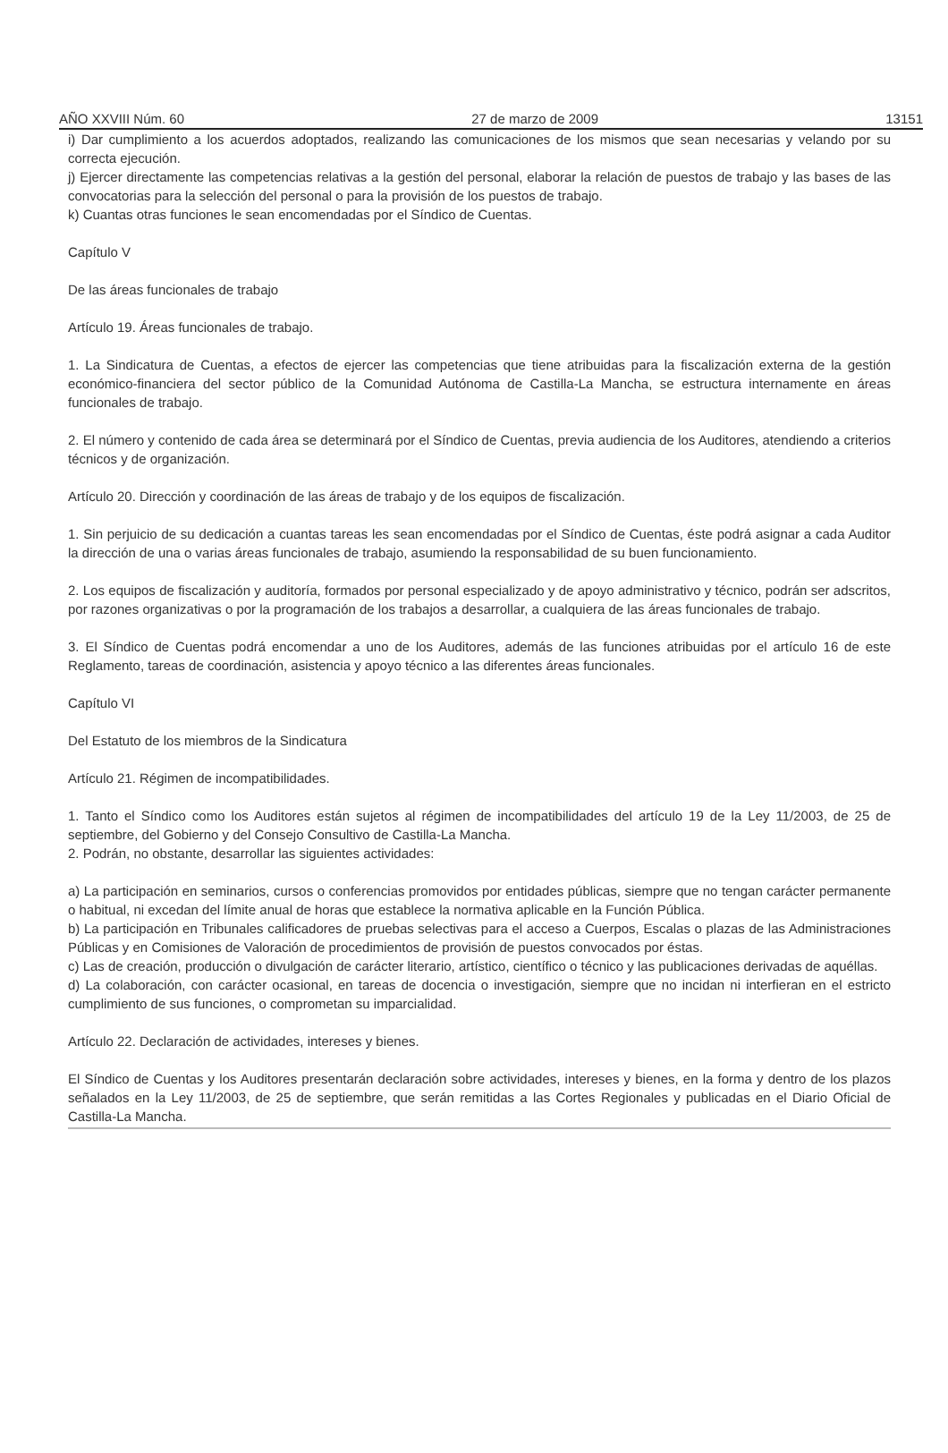AÑO XXVIII Núm. 60 27 de marzo de 2009 13151
i) Dar cumplimiento a los acuerdos adoptados, realizando las comunicaciones de los mismos que sean necesarias y velando por su correcta ejecución.
j) Ejercer directamente las competencias relativas a la gestión del personal, elaborar la relación de puestos de trabajo y las bases de las convocatorias para la selección del personal o para la provisión de los puestos de trabajo.
k) Cuantas otras funciones le sean encomendadas por el Síndico de Cuentas.
Capítulo V
De las áreas funcionales de trabajo
Artículo 19. Áreas funcionales de trabajo.
1. La Sindicatura de Cuentas, a efectos de ejercer las competencias que tiene atribuidas para la fiscalización externa de la gestión económico-financiera del sector público de la Comunidad Autónoma de Castilla-La Mancha, se estructura internamente en áreas funcionales de trabajo.
2. El número y contenido de cada área se determinará por el Síndico de Cuentas, previa audiencia de los Auditores, atendiendo a criterios técnicos y de organización.
Artículo 20. Dirección y coordinación de las áreas de trabajo y de los equipos de fiscalización.
1. Sin perjuicio de su dedicación a cuantas tareas les sean encomendadas por el Síndico de Cuentas, éste podrá asignar a cada Auditor la dirección de una o varias áreas funcionales de trabajo, asumiendo la responsabilidad de su buen funcionamiento.
2. Los equipos de fiscalización y auditoría, formados por personal especializado y de apoyo administrativo y técnico, podrán ser adscritos, por razones organizativas o por la programación de los trabajos a desarrollar, a cualquiera de las áreas funcionales de trabajo.
3. El Síndico de Cuentas podrá encomendar a uno de los Auditores, además de las funciones atribuidas por el artículo 16 de este Reglamento, tareas de coordinación, asistencia y apoyo técnico a las diferentes áreas funcionales.
Capítulo VI
Del Estatuto de los miembros de la Sindicatura
Artículo 21. Régimen de incompatibilidades.
1. Tanto el Síndico como los Auditores están sujetos al régimen de incompatibilidades del artículo 19 de la Ley 11/2003, de 25 de septiembre, del Gobierno y del Consejo Consultivo de Castilla-La Mancha.
2. Podrán, no obstante, desarrollar las siguientes actividades:
a) La participación en seminarios, cursos o conferencias promovidos por entidades públicas, siempre que no tengan carácter permanente o habitual, ni excedan del límite anual de horas que establece la normativa aplicable en la Función Pública.
b) La participación en Tribunales calificadores de pruebas selectivas para el acceso a Cuerpos, Escalas o plazas de las Administraciones Públicas y en Comisiones de Valoración de procedimientos de provisión de puestos convocados por éstas.
c) Las de creación, producción o divulgación de carácter literario, artístico, científico o técnico y las publicaciones derivadas de aquéllas.
d) La colaboración, con carácter ocasional, en tareas de docencia o investigación, siempre que no incidan ni interfieran en el estricto cumplimiento de sus funciones, o comprometan su imparcialidad.
Artículo 22. Declaración de actividades, intereses y bienes.
El Síndico de Cuentas y los Auditores presentarán declaración sobre actividades, intereses y bienes, en la forma y dentro de los plazos señalados en la Ley 11/2003, de 25 de septiembre, que serán remitidas a las Cortes Regionales y publicadas en el Diario Oficial de Castilla-La Mancha.